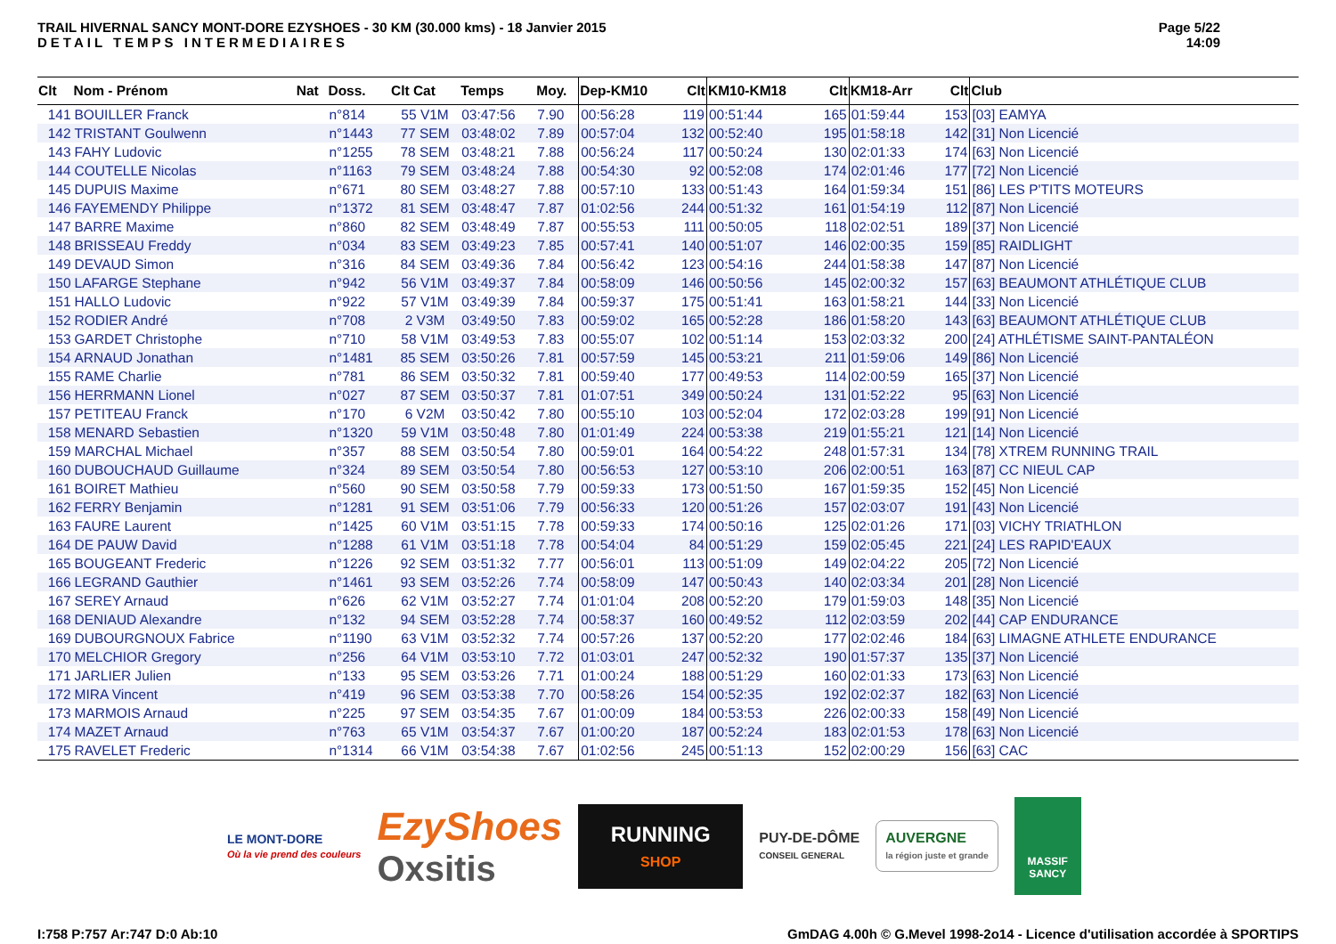TRAIL HIVERNAL SANCY MONT-DORE EZYSHOES - 30 KM (30.000 kms) - 18 Janvier 2015
DETAIL TEMPS INTERMEDIAIRES
Page 5/22
14:09
| Clt | Nom - Prénom | Nat | Doss. | Clt Cat | Temps | Moy. | Dep-KM10 | Clt | KM10-KM18 | Clt | KM18-Arr | Clt | Club |
| --- | --- | --- | --- | --- | --- | --- | --- | --- | --- | --- | --- | --- | --- |
| 141 | BOUILLER Franck | | n°814 | 55 V1M | 03:47:56 | 7.90 | 00:56:28 | 119 | 00:51:44 | 165 | 01:59:44 | 153 | [03] EAMYA |
| 142 | TRISTANT Goulwenn | | n°1443 | 77 SEM | 03:48:02 | 7.89 | 00:57:04 | 132 | 00:52:40 | 195 | 01:58:18 | 142 | [31] Non Licencié |
| 143 | FAHY Ludovic | | n°1255 | 78 SEM | 03:48:21 | 7.88 | 00:56:24 | 117 | 00:50:24 | 130 | 02:01:33 | 174 | [63] Non Licencié |
| 144 | COUTELLE Nicolas | | n°1163 | 79 SEM | 03:48:24 | 7.88 | 00:54:30 | 92 | 00:52:08 | 174 | 02:01:46 | 177 | [72] Non Licencié |
| 145 | DUPUIS Maxime | | n°671 | 80 SEM | 03:48:27 | 7.88 | 00:57:10 | 133 | 00:51:43 | 164 | 01:59:34 | 151 | [86] LES P'TITS MOTEURS |
| 146 | FAYEMENDY Philippe | | n°1372 | 81 SEM | 03:48:47 | 7.87 | 01:02:56 | 244 | 00:51:32 | 161 | 01:54:19 | 112 | [87] Non Licencié |
| 147 | BARRE Maxime | | n°860 | 82 SEM | 03:48:49 | 7.87 | 00:55:53 | 111 | 00:50:05 | 118 | 02:02:51 | 189 | [37] Non Licencié |
| 148 | BRISSEAU Freddy | | n°034 | 83 SEM | 03:49:23 | 7.85 | 00:57:41 | 140 | 00:51:07 | 146 | 02:00:35 | 159 | [85] RAIDLIGHT |
| 149 | DEVAUD Simon | | n°316 | 84 SEM | 03:49:36 | 7.84 | 00:56:42 | 123 | 00:54:16 | 244 | 01:58:38 | 147 | [87] Non Licencié |
| 150 | LAFARGE Stephane | | n°942 | 56 V1M | 03:49:37 | 7.84 | 00:58:09 | 146 | 00:50:56 | 145 | 02:00:32 | 157 | [63] BEAUMONT ATHLÉTIQUE CLUB |
| 151 | HALLO Ludovic | | n°922 | 57 V1M | 03:49:39 | 7.84 | 00:59:37 | 175 | 00:51:41 | 163 | 01:58:21 | 144 | [33] Non Licencié |
| 152 | RODIER André | | n°708 | 2 V3M | 03:49:50 | 7.83 | 00:59:02 | 165 | 00:52:28 | 186 | 01:58:20 | 143 | [63] BEAUMONT ATHLÉTIQUE CLUB |
| 153 | GARDET Christophe | | n°710 | 58 V1M | 03:49:53 | 7.83 | 00:55:07 | 102 | 00:51:14 | 153 | 02:03:32 | 200 | [24] ATHLÉTISME SAINT-PANTALÉON |
| 154 | ARNAUD Jonathan | | n°1481 | 85 SEM | 03:50:26 | 7.81 | 00:57:59 | 145 | 00:53:21 | 211 | 01:59:06 | 149 | [86] Non Licencié |
| 155 | RAME Charlie | | n°781 | 86 SEM | 03:50:32 | 7.81 | 00:59:40 | 177 | 00:49:53 | 114 | 02:00:59 | 165 | [37] Non Licencié |
| 156 | HERRMANN Lionel | | n°027 | 87 SEM | 03:50:37 | 7.81 | 01:07:51 | 349 | 00:50:24 | 131 | 01:52:22 | 95 | [63] Non Licencié |
| 157 | PETITEAU Franck | | n°170 | 6 V2M | 03:50:42 | 7.80 | 00:55:10 | 103 | 00:52:04 | 172 | 02:03:28 | 199 | [91] Non Licencié |
| 158 | MENARD Sebastien | | n°1320 | 59 V1M | 03:50:48 | 7.80 | 01:01:49 | 224 | 00:53:38 | 219 | 01:55:21 | 121 | [14] Non Licencié |
| 159 | MARCHAL Michael | | n°357 | 88 SEM | 03:50:54 | 7.80 | 00:59:01 | 164 | 00:54:22 | 248 | 01:57:31 | 134 | [78] XTREM RUNNING TRAIL |
| 160 | DUBOUCHAUD Guillaume | | n°324 | 89 SEM | 03:50:54 | 7.80 | 00:56:53 | 127 | 00:53:10 | 206 | 02:00:51 | 163 | [87] CC NIEUL CAP |
| 161 | BOIRET Mathieu | | n°560 | 90 SEM | 03:50:58 | 7.79 | 00:59:33 | 173 | 00:51:50 | 167 | 01:59:35 | 152 | [45] Non Licencié |
| 162 | FERRY Benjamin | | n°1281 | 91 SEM | 03:51:06 | 7.79 | 00:56:33 | 120 | 00:51:26 | 157 | 02:03:07 | 191 | [43] Non Licencié |
| 163 | FAURE Laurent | | n°1425 | 60 V1M | 03:51:15 | 7.78 | 00:59:33 | 174 | 00:50:16 | 125 | 02:01:26 | 171 | [03] VICHY TRIATHLON |
| 164 | DE PAUW David | | n°1288 | 61 V1M | 03:51:18 | 7.78 | 00:54:04 | 84 | 00:51:29 | 159 | 02:05:45 | 221 | [24] LES RAPID'EAUX |
| 165 | BOUGEANT Frederic | | n°1226 | 92 SEM | 03:51:32 | 7.77 | 00:56:01 | 113 | 00:51:09 | 149 | 02:04:22 | 205 | [72] Non Licencié |
| 166 | LEGRAND Gauthier | | n°1461 | 93 SEM | 03:52:26 | 7.74 | 00:58:09 | 147 | 00:50:43 | 140 | 02:03:34 | 201 | [28] Non Licencié |
| 167 | SEREY Arnaud | | n°626 | 62 V1M | 03:52:27 | 7.74 | 01:01:04 | 208 | 00:52:20 | 179 | 01:59:03 | 148 | [35] Non Licencié |
| 168 | DENIAUD Alexandre | | n°132 | 94 SEM | 03:52:28 | 7.74 | 00:58:37 | 160 | 00:49:52 | 112 | 02:03:59 | 202 | [44] CAP ENDURANCE |
| 169 | DUBOURGNOUX Fabrice | | n°1190 | 63 V1M | 03:52:32 | 7.74 | 00:57:26 | 137 | 00:52:20 | 177 | 02:02:46 | 184 | [63] LIMAGNE ATHLETE ENDURANCE |
| 170 | MELCHIOR Gregory | | n°256 | 64 V1M | 03:53:10 | 7.72 | 01:03:01 | 247 | 00:52:32 | 190 | 01:57:37 | 135 | [37] Non Licencié |
| 171 | JARLIER Julien | | n°133 | 95 SEM | 03:53:26 | 7.71 | 01:00:24 | 188 | 00:51:29 | 160 | 02:01:33 | 173 | [63] Non Licencié |
| 172 | MIRA Vincent | | n°419 | 96 SEM | 03:53:38 | 7.70 | 00:58:26 | 154 | 00:52:35 | 192 | 02:02:37 | 182 | [63] Non Licencié |
| 173 | MARMOIS Arnaud | | n°225 | 97 SEM | 03:54:35 | 7.67 | 01:00:09 | 184 | 00:53:53 | 226 | 02:00:33 | 158 | [49] Non Licencié |
| 174 | MAZET Arnaud | | n°763 | 65 V1M | 03:54:37 | 7.67 | 01:00:20 | 187 | 00:52:24 | 183 | 02:01:53 | 178 | [63] Non Licencié |
| 175 | RAVELET Frederic | | n°1314 | 66 V1M | 03:54:38 | 7.67 | 01:02:56 | 245 | 00:51:13 | 152 | 02:00:29 | 156 | [63] CAC |
LE MONT-DORE
Où la vie prend des couleurs
EzyShoes
Oxsitis
RUNNING
SHOP
PUY-DE-DÔME
CONSEIL GENERAL
AUVERGNE
la région juste et grande
MASSIF SANCY
I:758 P:757 Ar:747 D:0 Ab:10
GmDAG 4.00h © G.Mevel 1998-2o14 - Licence d'utilisation accordée à SPORTIPS